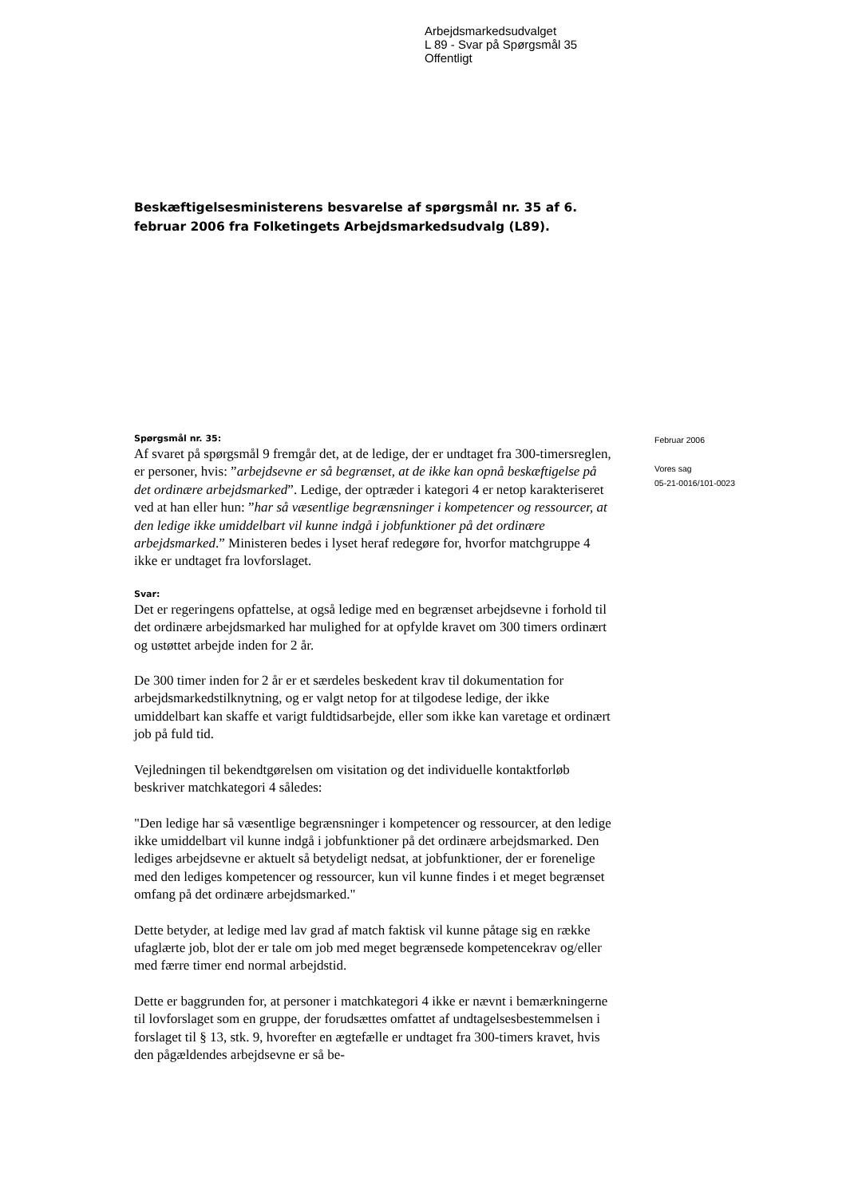Arbejdsmarkedsudvalget
L 89 - Svar på Spørgsmål 35
Offentligt
Beskæftigelsesministerens besvarelse af spørgsmål nr. 35 af 6. februar 2006 fra Folketingets Arbejdsmarkedsudvalg (L89).
Spørgsmål nr. 35:
Af svaret på spørgsmål 9 fremgår det, at de ledige, der er undtaget fra 300-timersreglen, er personer, hvis: ”arbejdsevne er så begrænset, at de ikke kan opnå beskæftigelse på det ordinære arbejdsmarked”. Ledige, der optræder i kategori 4 er netop karakteriseret ved at han eller hun: ”har så væsentlige begrænsninger i kompetencer og ressourcer, at den ledige ikke umiddelbart vil kunne indgå i jobfunktioner på det ordinære arbejdsmarked.” Ministeren bedes i lyset heraf redegøre for, hvorfor matchgruppe 4 ikke er undtaget fra lovforslaget.
Svar:
Det er regeringens opfattelse, at også ledige med en begrænset arbejdsevne i forhold til det ordinære arbejdsmarked har mulighed for at opfylde kravet om 300 timers ordinært og ustøttet arbejde inden for 2 år.
De 300 timer inden for 2 år er et særdeles beskedent krav til dokumentation for arbejdsmarkedstilknytning, og er valgt netop for at tilgodese ledige, der ikke umiddelbart kan skaffe et varigt fuldtidsarbejde, eller som ikke kan varetage et ordinært job på fuld tid.
Vejledningen til bekendtgørelsen om visitation og det individuelle kontaktforløb beskriver matchkategori 4 således:
"Den ledige har så væsentlige begrænsninger i kompetencer og ressourcer, at den ledige ikke umiddelbart vil kunne indgå i jobfunktioner på det ordinære arbejdsmarked. Den lediges arbejdsevne er aktuelt så betydeligt nedsat, at jobfunktioner, der er forenelige med den lediges kompetencer og ressourcer, kun vil kunne findes i et meget begrænset omfang på det ordinære arbejdsmarked."
Dette betyder, at ledige med lav grad af match faktisk vil kunne påtage sig en række ufaglærte job, blot der er tale om job med meget begrænsede kompetencekrav og/eller med færre timer end normal arbejdstid.
Dette er baggrunden for, at personer i matchkategori 4 ikke er nævnt i bemærkningerne til lovforslaget som en gruppe, der forudsættes omfattet af undtagelsesbestemmelsen i forslaget til § 13, stk. 9, hvorefter en ægtefælle er undtaget fra 300-timers kravet, hvis den pågældendes arbejdsevne er så be-
Februar 2006
Vores sag
05-21-0016/101-0023